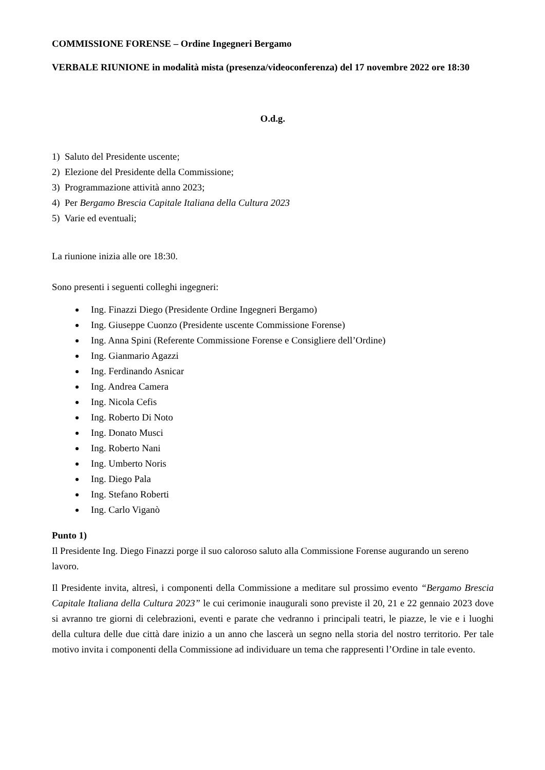COMMISSIONE FORENSE – Ordine Ingegneri Bergamo
VERBALE RIUNIONE in modalità mista (presenza/videoconferenza) del 17 novembre 2022 ore 18:30
O.d.g.
1) Saluto del Presidente uscente;
2) Elezione del Presidente della Commissione;
3) Programmazione attività anno 2023;
4) Per Bergamo Brescia Capitale Italiana della Cultura 2023
5) Varie ed eventuali;
La riunione inizia alle ore 18:30.
Sono presenti i seguenti colleghi ingegneri:
Ing. Finazzi Diego (Presidente Ordine Ingegneri Bergamo)
Ing. Giuseppe Cuonzo (Presidente uscente Commissione Forense)
Ing. Anna Spini (Referente Commissione Forense e Consigliere dell’Ordine)
Ing. Gianmario Agazzi
Ing. Ferdinando Asnicar
Ing. Andrea Camera
Ing. Nicola Cefis
Ing. Roberto Di Noto
Ing. Donato Musci
Ing. Roberto Nani
Ing. Umberto Noris
Ing. Diego Pala
Ing. Stefano Roberti
Ing. Carlo Viganò
Punto 1)
Il Presidente Ing. Diego Finazzi porge il suo caloroso saluto alla Commissione Forense augurando un sereno lavoro.
Il Presidente invita, altresì, i componenti della Commissione a meditare sul prossimo evento “Bergamo Brescia Capitale Italiana della Cultura 2023” le cui cerimonie inaugurali sono previste il 20, 21 e 22 gennaio 2023 dove si avranno tre giorni di celebrazioni, eventi e parate che vedranno i principali teatri, le piazze, le vie e i luoghi della cultura delle due città dare inizio a un anno che lascerà un segno nella storia del nostro territorio. Per tale motivo invita i componenti della Commissione ad individuare un tema che rappresenti l’Ordine in tale evento.